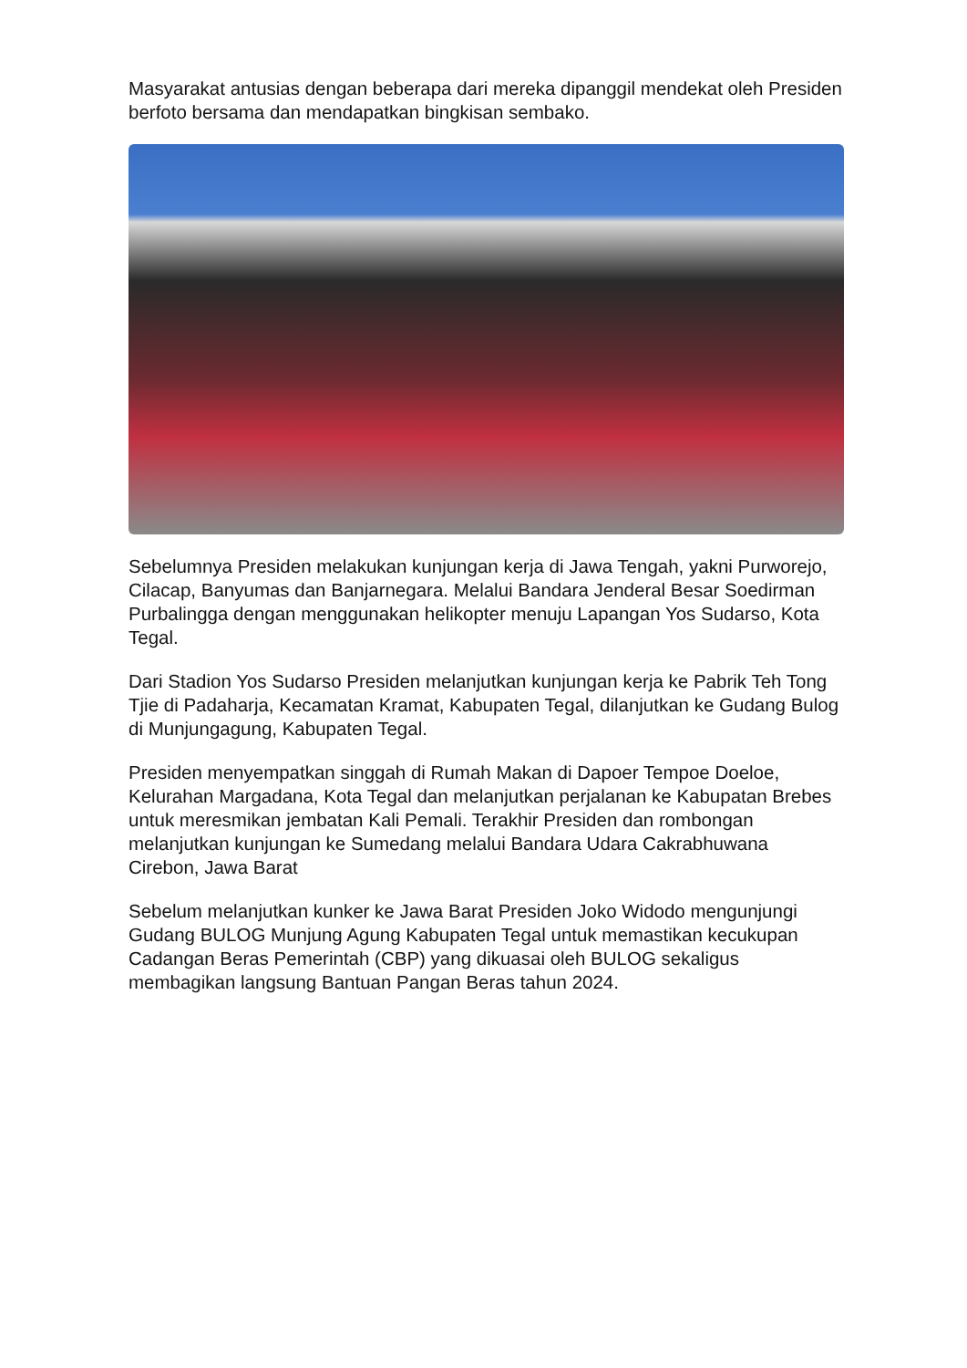Masyarakat antusias dengan beberapa dari mereka dipanggil mendekat oleh Presiden berfoto bersama dan mendapatkan bingkisan sembako.
Sebelumnya Presiden melakukan kunjungan kerja di Jawa Tengah, yakni Purworejo, Cilacap, Banyumas dan Banjarnegara. Melalui Bandara Jenderal Besar Soedirman Purbalingga dengan menggunakan helikopter menuju Lapangan Yos Sudarso, Kota Tegal.
Dari Stadion Yos Sudarso Presiden melanjutkan kunjungan kerja ke Pabrik Teh Tong Tjie di Padaharja, Kecamatan Kramat, Kabupaten Tegal, dilanjutkan ke Gudang Bulog di Munjungagung, Kabupaten Tegal.
Presiden menyempatkan singgah di Rumah Makan di Dapoer Tempoe Doeloe, Kelurahan Margadana, Kota Tegal dan melanjutkan perjalanan ke Kabupatan Brebes untuk meresmikan jembatan Kali Pemali. Terakhir Presiden dan rombongan melanjutkan kunjungan ke Sumedang melalui Bandara Udara Cakrabhuwana Cirebon, Jawa Barat
Sebelum melanjutkan kunker ke Jawa Barat Presiden Joko Widodo mengunjungi Gudang BULOG Munjung Agung Kabupaten Tegal untuk memastikan kecukupan Cadangan Beras Pemerintah (CBP) yang dikuasai oleh BULOG sekaligus membagikan langsung Bantuan Pangan Beras tahun 2024.